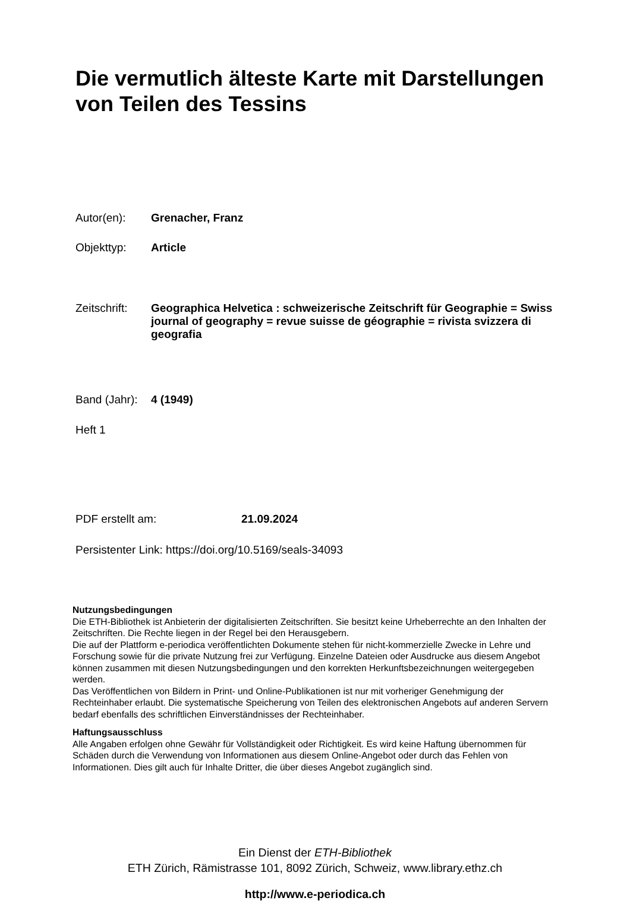Die vermutlich älteste Karte mit Darstellungen von Teilen des Tessins
Autor(en): Grenacher, Franz
Objekttyp: Article
Zeitschrift: Geographica Helvetica : schweizerische Zeitschrift für Geographie = Swiss journal of geography = revue suisse de géographie = rivista svizzera di geografia
Band (Jahr): 4 (1949)
Heft 1
PDF erstellt am: 21.09.2024
Persistenter Link: https://doi.org/10.5169/seals-34093
Nutzungsbedingungen
Die ETH-Bibliothek ist Anbieterin der digitalisierten Zeitschriften. Sie besitzt keine Urheberrechte an den Inhalten der Zeitschriften. Die Rechte liegen in der Regel bei den Herausgebern.
Die auf der Plattform e-periodica veröffentlichten Dokumente stehen für nicht-kommerzielle Zwecke in Lehre und Forschung sowie für die private Nutzung frei zur Verfügung. Einzelne Dateien oder Ausdrucke aus diesem Angebot können zusammen mit diesen Nutzungsbedingungen und den korrekten Herkunftsbezeichnungen weitergegeben werden.
Das Veröffentlichen von Bildern in Print- und Online-Publikationen ist nur mit vorheriger Genehmigung der Rechteinhaber erlaubt. Die systematische Speicherung von Teilen des elektronischen Angebots auf anderen Servern bedarf ebenfalls des schriftlichen Einverständnisses der Rechteinhaber.
Haftungsausschluss
Alle Angaben erfolgen ohne Gewähr für Vollständigkeit oder Richtigkeit. Es wird keine Haftung übernommen für Schäden durch die Verwendung von Informationen aus diesem Online-Angebot oder durch das Fehlen von Informationen. Dies gilt auch für Inhalte Dritter, die über dieses Angebot zugänglich sind.
Ein Dienst der ETH-Bibliothek
ETH Zürich, Rämistrasse 101, 8092 Zürich, Schweiz, www.library.ethz.ch
http://www.e-periodica.ch